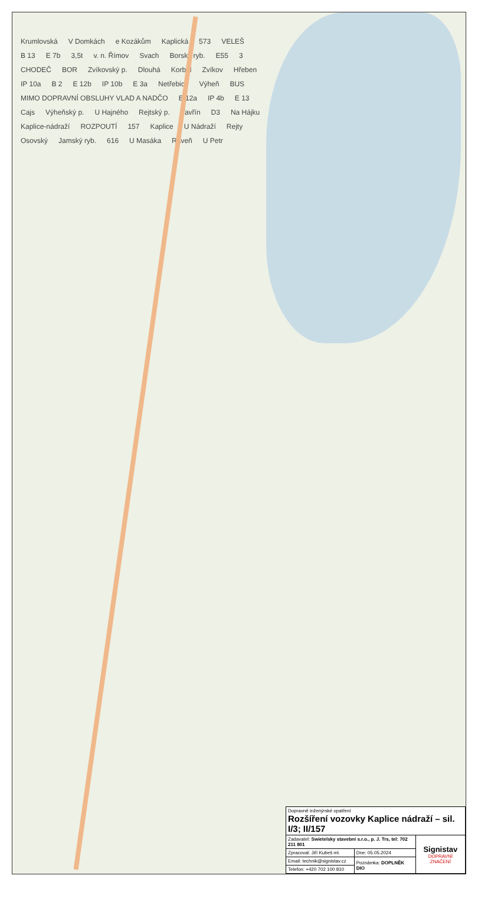Krumlovská V Domkách e Kozákům Kaplická 573 VELEŠ B 13 E 7b 3,5t v. n. Římov Svach Borský ryb. E55 3 CHODEČ BOR Zvíkovský p. Dlouhá Korbel Zvíkov Hřeben IP 10a B 2 E 12b IP 10b E 3a Netřebice Výheň BUS MIMO DOPRAVNÍ OBSLUHY VLAD A NADČO E 12a IP 4b E 13 Cajs Výheňský p. U Hajného Rejtský p. Vavřín D3 Na Hájku Kaplice-nádraží ROZPOUTÍ 157 Kaplice U Nádraží Rejty Osovský Jamský ryb. 616 U Masáka Raveň U Petr
| Dopravně inženýrské opatření Rozšíření vozovky Kaplice nádraží – sil. I/3; II/157 | | |
| Zadavatel: Swietelsky stavební s.r.o., p. J. Trs, tel: 702 211 801 | | Signistav DOPRAVNÍ ZNAČENÍ |
| Zpracoval: Jiří Kubeš ml. | Dne: 05.05.2024 | |
| Email: technik@signistav.cz | Poznámka: DOPLNĚK DIO | |
| Telefon: +420 702 100 810 | | |